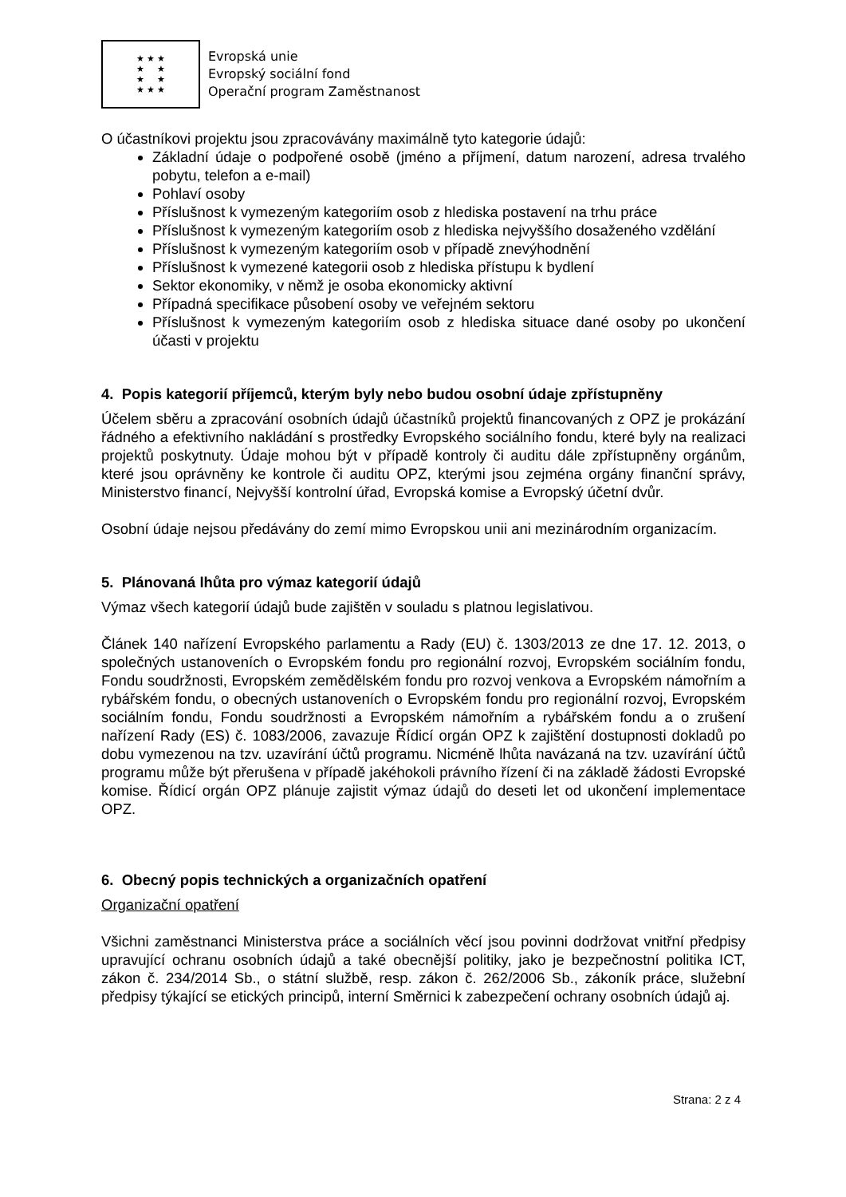★ ★ ★
★ ★
★ ★
★ ★ ★
Evropská unie
Evropský sociální fond
Operační program Zaměstnanost
O účastníkovi projektu jsou zpracovávány maximálně tyto kategorie údajů:
Základní údaje o podpořené osobě (jméno a příjmení, datum narození, adresa trvalého pobytu, telefon a e-mail)
Pohlaví osoby
Příslušnost k vymezeným kategoriím osob z hlediska postavení na trhu práce
Příslušnost k vymezeným kategoriím osob z hlediska nejvyššího dosaženého vzdělání
Příslušnost k vymezeným kategoriím osob v případě znevýhodnění
Příslušnost k vymezené kategorii osob z hlediska přístupu k bydlení
Sektor ekonomiky, v němž je osoba ekonomicky aktivní
Případná specifikace působení osoby ve veřejném sektoru
Příslušnost k vymezeným kategoriím osob z hlediska situace dané osoby po ukončení účasti v projektu
4. Popis kategorií příjemců, kterým byly nebo budou osobní údaje zpřístupněny
Účelem sběru a zpracování osobních údajů účastníků projektů financovaných z OPZ je prokázání řádného a efektivního nakládání s prostředky Evropského sociálního fondu, které byly na realizaci projektů poskytnuty. Údaje mohou být v případě kontroly či auditu dále zpřístupněny orgánům, které jsou oprávněny ke kontrole či auditu OPZ, kterými jsou zejména orgány finanční správy, Ministerstvo financí, Nejvyšší kontrolní úřad, Evropská komise a Evropský účetní dvůr.
Osobní údaje nejsou předávány do zemí mimo Evropskou unii ani mezinárodním organizacím.
5. Plánovaná lhůta pro výmaz kategorií údajů
Výmaz všech kategorií údajů bude zajištěn v souladu s platnou legislativou.
Článek 140 nařízení Evropského parlamentu a Rady (EU) č. 1303/2013 ze dne 17. 12. 2013, o společných ustanoveních o Evropském fondu pro regionální rozvoj, Evropském sociálním fondu, Fondu soudržnosti, Evropském zemědělském fondu pro rozvoj venkova a Evropském námořním a rybářském fondu, o obecných ustanoveních o Evropském fondu pro regionální rozvoj, Evropském sociálním fondu, Fondu soudržnosti a Evropském námořním a rybářském fondu a o zrušení nařízení Rady (ES) č. 1083/2006, zavazuje Řídicí orgán OPZ k zajištění dostupnosti dokladů po dobu vymezenou na tzv. uzavírání účtů programu. Nicméně lhůta navázaná na tzv. uzavírání účtů programu může být přerušena v případě jakéhokoli právního řízení či na základě žádosti Evropské komise. Řídicí orgán OPZ plánuje zajistit výmaz údajů do deseti let od ukončení implementace OPZ.
6. Obecný popis technických a organizačních opatření
Organizační opatření
Všichni zaměstnanci Ministerstva práce a sociálních věcí jsou povinni dodržovat vnitřní předpisy upravující ochranu osobních údajů a také obecnější politiky, jako je bezpečnostní politika ICT, zákon č. 234/2014 Sb., o státní službě, resp. zákon č. 262/2006 Sb., zákoník práce, služební předpisy týkající se etických principů, interní Směrnici k zabezpečení ochrany osobních údajů aj.
Strana: 2 z 4